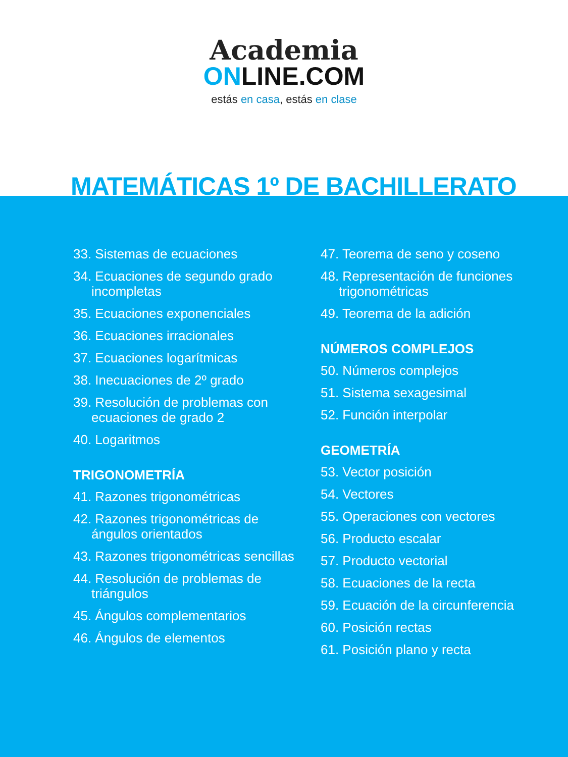Academia
ONLINE.COM
estás en casa, estás en clase
MATEMÁTICAS 1º DE BACHILLERATO
33. Sistemas de ecuaciones
34. Ecuaciones de segundo grado
incompletas
35. Ecuaciones exponenciales
36. Ecuaciones irracionales
37. Ecuaciones logarítmicas
38. Inecuaciones de 2º grado
39. Resolución de problemas con
ecuaciones de grado 2
40. Logaritmos
TRIGONOMETRÍA
41. Razones trigonométricas
42. Razones trigonométricas de
ángulos orientados
43. Razones trigonométricas sencillas
44. Resolución de problemas de
triángulos
45. Ángulos complementarios
46. Ángulos de elementos
47. Teorema de seno y coseno
48. Representación de funciones
trigonométricas
49. Teorema de la adición
NÚMEROS COMPLEJOS
50. Números complejos
51. Sistema sexagesimal
52. Función interpolar
GEOMETRÍA
53. Vector posición
54. Vectores
55. Operaciones con vectores
56. Producto escalar
57. Producto vectorial
58. Ecuaciones de la recta
59. Ecuación de la circunferencia
60. Posición rectas
61. Posición plano y recta